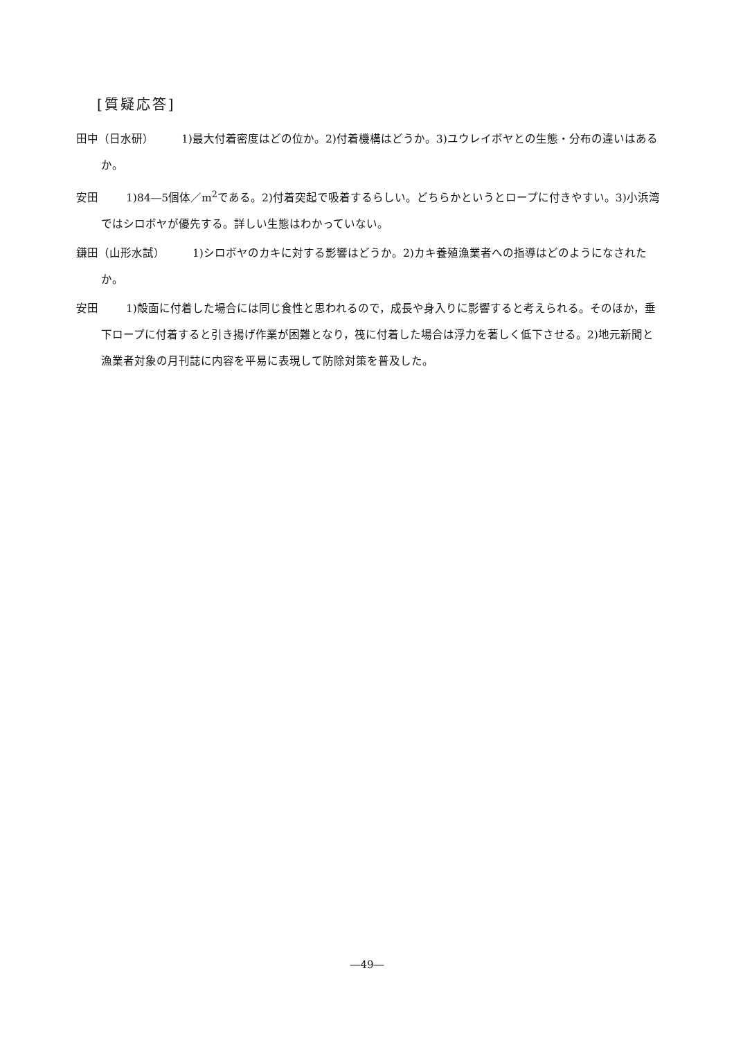[質疑応答]
田中（日水研） 1)最大付着密度はどの位か。2)付着機構はどうか。3)ユウレイボヤとの生態・分布の違いはあるか。
安田 1)84―5個体／m<sup>2</sup>である。2)付着突起で吸着するらしい。どちらかというとロープに付きやすい。3)小浜湾ではシロボヤが優先する。詳しい生態はわかっていない。
鎌田（山形水試） 1)シロボヤのカキに対する影響はどうか。2)カキ養殖漁業者への指導はどのようになされたか。
安田 1)殻面に付着した場合には同じ食性と思われるので，成長や身入りに影響すると考えられる。そのほか，垂下ロープに付着すると引き揚げ作業が困難となり，筏に付着した場合は浮力を著しく低下させる。2)地元新聞と漁業者対象の月刊誌に内容を平易に表現して防除対策を普及した。
―49―